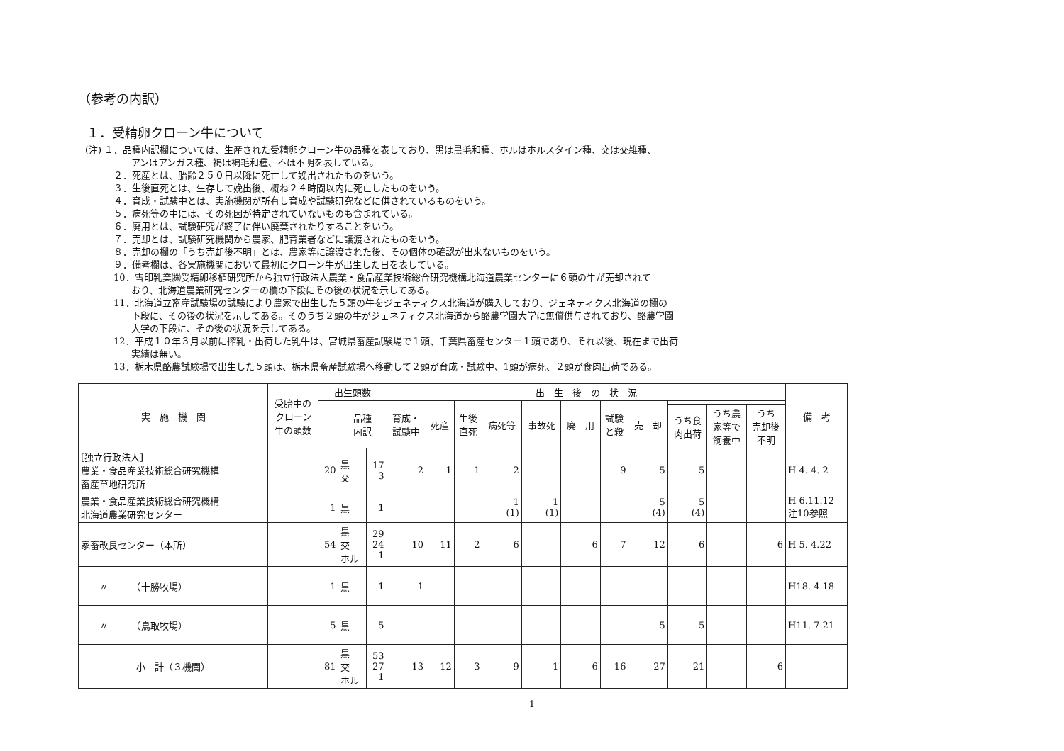（参考の内訳）
１．受精卵クローン牛について
(注) １．品種内訳欄については、生産された受精卵クローン牛の品種を表しており、黒は黒毛和種、ホルはホルスタイン種、交は交雑種、
アンはアンガス種、褐は褐毛和種、不は不明を表している。
２．死産とは、胎齢２５０日以降に死亡して娩出されたものをいう。
３．生後直死とは、生存して娩出後、概ね２４時間以内に死亡したものをいう。
４．育成・試験中とは、実施機関が所有し育成や試験研究などに供されているものをいう。
５．病死等の中には、その死因が特定されていないものも含まれている。
６．廃用とは、試験研究が終了に伴い廃棄されたりすることをいう。
７．売却とは、試験研究機関から農家、肥育業者などに譲渡されたものをいう。
８．売却の欄の「うち売却後不明」とは、農家等に譲渡された後、その個体の確認が出来ないものをいう。
９．備考欄は、各実施機関において最初にクローン牛が出生した日を表している。
10．雪印乳業㈱受精卵移植研究所から独立行政法人農業・食品産業技術総合研究機構北海道農業センターに６頭の牛が売却されて
おり、北海道農業研究センターの欄の下段にその後の状況を示してある。
11．北海道立畜産試験場の試験により農家で出生した５頭の牛をジェネティクス北海道が購入しており、ジェネティクス北海道の欄の
下段に、その後の状況を示してある。そのうち２頭の牛がジェネティクス北海道から酪農学園大学に無償供与されており、酪農学園
大学の下段に、その後の状況を示してある。
12．平成１０年３月以前に搾乳・出荷した乳牛は、宮城県畜産試験場で１頭、千葉県畜産センター１頭であり、それ以後、現在まで出荷
実績は無い。
13．栃木県酪農試験場で出生した５頭は、栃木県畜産試験場へ移動して２頭が育成・試験中、1頭が病死、２頭が食肉出荷である。
| 実 施 機 関 | 受胎中の クローン 牛の頭数 | 出生頭数 | | | 出 生 後 の 状 況 | | | | | | | | | | | 備 考 |
| --- | --- | --- | --- | --- | --- | --- | --- | --- | --- | --- | --- | --- | --- | --- | --- | --- |
| | | | 品種 内訳 | | 育成・ 試験中 | 死産 | 生後 直死 | 病死等 | 事故死 | 廃 用 | 試験 と殺 | 売 却 | | | | |
| | | | | | | | | | | | | | うち食 肉出荷 | うち農 家等で 飼養中 | うち 売却後 不明 | |
| [独立行政法人] 農業・食品産業技術総合研究機構 畜産草地研究所 | | 20 | 黒 交 | 17 3 | 2 | 1 | 1 | 2 | | | 9 | 5 | 5 | | | H 4. 4. 2 |
| 農業・食品産業技術総合研究機構 北海道農業研究センター | | 1 | 黒 | 1 | | | | 1 (1) | 1 (1) | | | 5 (4) | 5 (4) | | | H 6.11.12 注10参照 |
| 家畜改良センター（本所） | | 54 | 黒 交 ホル | 29 24 1 | 10 | 11 | 2 | 6 | | 6 | 7 | 12 | 6 | | 6 | H 5. 4.22 |
| 〃 （十勝牧場） | | 1 | 黒 | 1 | 1 | | | | | | | | | | | H18. 4.18 |
| 〃 （鳥取牧場） | | 5 | 黒 | 5 | | | | | | | | 5 | 5 | | | H11. 7.21 |
| 小 計（３機関） | | 81 | 黒 交 ホル | 53 27 1 | 13 | 12 | 3 | 9 | 1 | 6 | 16 | 27 | 21 | | 6 | |
1